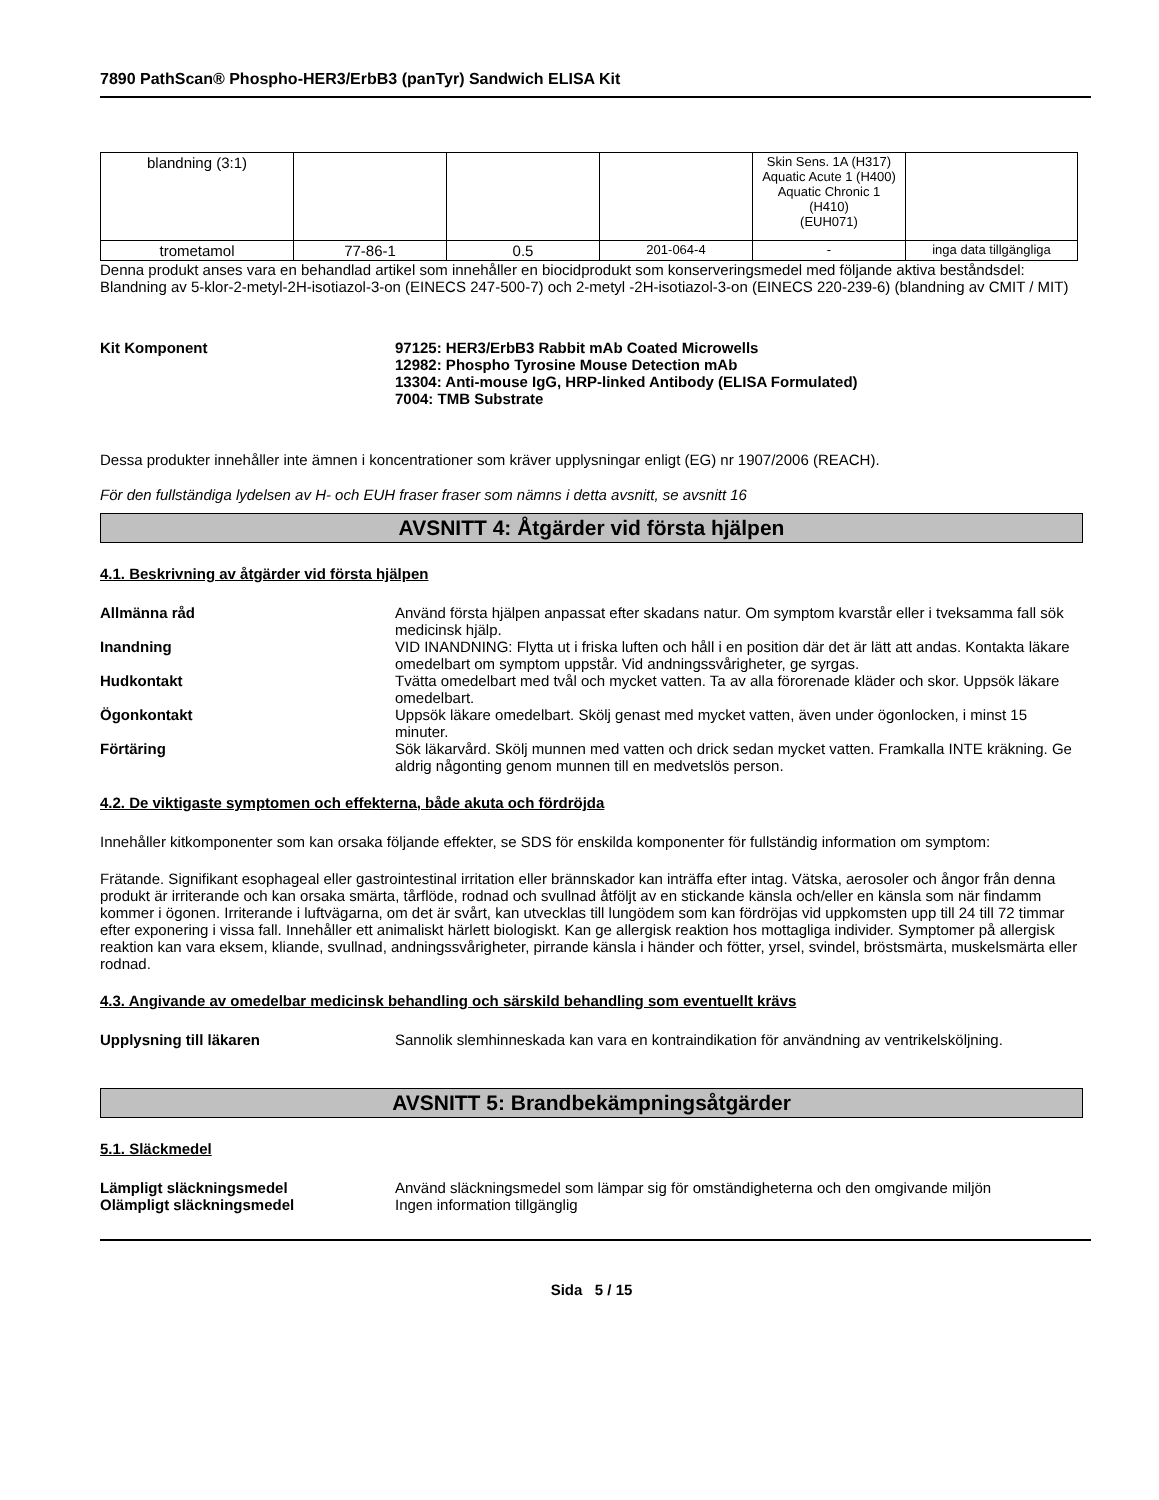7890 PathScan® Phospho-HER3/ErbB3 (panTyr) Sandwich ELISA Kit
| blandning (3:1) | | | | Skin Sens. 1A (H317) Aquatic Acute 1 (H400) Aquatic Chronic 1 (H410) (EUH071) | |
| trometamol | 77-86-1 | 0.5 | 201-064-4 | - | inga data tillgängliga |
Denna produkt anses vara en behandlad artikel som innehåller en biocidprodukt som konserveringsmedel med följande aktiva beståndsdel: Blandning av 5-klor-2-metyl-2H-isotiazol-3-on (EINECS 247-500-7) och 2-metyl -2H-isotiazol-3-on (EINECS 220-239-6) (blandning av CMIT / MIT)
Kit Komponent 97125: HER3/ErbB3 Rabbit mAb Coated Microwells
12982: Phospho Tyrosine Mouse Detection mAb
13304: Anti-mouse IgG, HRP-linked Antibody (ELISA Formulated)
7004: TMB Substrate
Dessa produkter innehåller inte ämnen i koncentrationer som kräver upplysningar enligt (EG) nr 1907/2006 (REACH).
För den fullständiga lydelsen av H- och EUH fraser fraser som nämns i detta avsnitt, se avsnitt 16
AVSNITT 4: Åtgärder vid första hjälpen
4.1. Beskrivning av åtgärder vid första hjälpen
Allmänna råd Använd första hjälpen anpassat efter skadans natur. Om symptom kvarstår eller i tveksamma fall sök medicinsk hjälp.
Inandning VID INANDNING: Flytta ut i friska luften och håll i en position där det är lätt att andas. Kontakta läkare omedelbart om symptom uppstår. Vid andningssvårigheter, ge syrgas.
Hudkontakt Tvätta omedelbart med tvål och mycket vatten. Ta av alla förorenade kläder och skor. Uppsök läkare omedelbart.
Ögonkontakt Uppsök läkare omedelbart. Skölj genast med mycket vatten, även under ögonlocken, i minst 15 minuter.
Förtäring Sök läkarvård. Skölj munnen med vatten och drick sedan mycket vatten. Framkalla INTE kräkning. Ge aldrig någonting genom munnen till en medvetslös person.
4.2. De viktigaste symptomen och effekterna, både akuta och fördröjda
Innehåller kitkomponenter som kan orsaka följande effekter, se SDS för enskilda komponenter för fullständig information om symptom:
Frätande. Signifikant esophageal eller gastrointestinal irritation eller brännskador kan inträffa efter intag. Vätska, aerosoler och ångor från denna produkt är irriterande och kan orsaka smärta, tårflöde, rodnad och svullnad åtföljt av en stickande känsla och/eller en känsla som när findamm kommer i ögonen. Irriterande i luftvägarna, om det är svårt, kan utvecklas till lungödem som kan fördröjas vid uppkomsten upp till 24 till 72 timmar efter exponering i vissa fall. Innehåller ett animaliskt härlett biologiskt. Kan ge allergisk reaktion hos mottagliga individer. Symptomer på allergisk reaktion kan vara eksem, kliande, svullnad, andningssvårigheter, pirrande känsla i händer och fötter, yrsel, svindel, bröstsmärta, muskelsmärta eller rodnad.
4.3. Angivande av omedelbar medicinsk behandling och särskild behandling som eventuellt krävs
Upplysning till läkaren Sannolik slemhinneskada kan vara en kontraindikation för användning av ventrikelsköljning.
AVSNITT 5: Brandbekämpningsåtgärder
5.1. Släckmedel
Lämpligt släckningsmedel Använd släckningsmedel som lämpar sig för omständigheterna och den omgivande miljön
Olämpligt släckningsmedel Ingen information tillgänglig
Sida 5 / 15